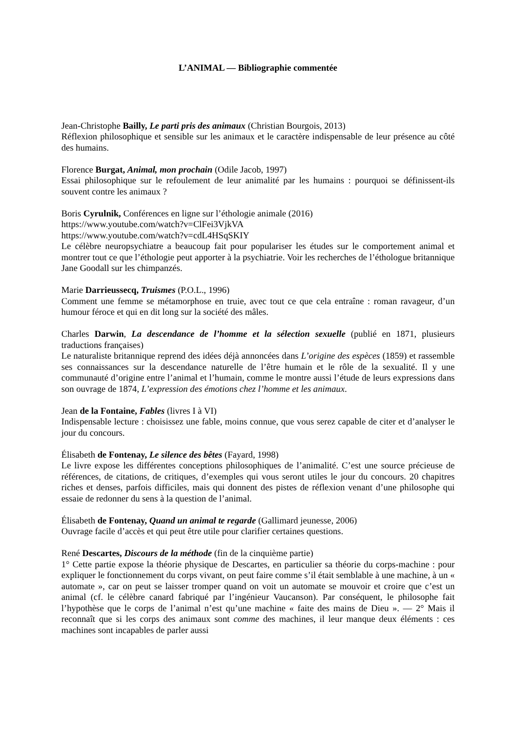L’ANIMAL — Bibliographie commentée
Jean-Christophe Bailly, Le parti pris des animaux (Christian Bourgois, 2013)
Réflexion philosophique et sensible sur les animaux et le caractère indispensable de leur présence au côté des humains.
Florence Burgat, Animal, mon prochain (Odile Jacob, 1997)
Essai philosophique sur le refoulement de leur animalité par les humains : pourquoi se définissent-ils souvent contre les animaux ?
Boris Cyrulnik, Conférences en ligne sur l’éthologie animale (2016)
https://www.youtube.com/watch?v=ClFei3VjkVA
https://www.youtube.com/watch?v=cdL4HSqSKIY
Le célèbre neuropsychiatre a beaucoup fait pour populariser les études sur le comportement animal et montrer tout ce que l’éthologie peut apporter à la psychiatrie. Voir les recherches de l’éthologue britannique Jane Goodall sur les chimpanzés.
Marie Darrieussecq, Truismes (P.O.L., 1996)
Comment une femme se métamorphose en truie, avec tout ce que cela entraîne : roman ravageur, d’un humour féroce et qui en dit long sur la société des mâles.
Charles Darwin, La descendance de l’homme et la sélection sexuelle (publié en 1871, plusieurs traductions françaises)
Le naturaliste britannique reprend des idées déjà annoncées dans L’origine des espèces (1859) et rassemble ses connaissances sur la descendance naturelle de l’être humain et le rôle de la sexualité. Il y une communauté d’origine entre l’animal et l’humain, comme le montre aussi l’étude de leurs expressions dans son ouvrage de 1874, L’expression des émotions chez l’homme et les animaux.
Jean de la Fontaine, Fables (livres I à VI)
Indispensable lecture : choisissez une fable, moins connue, que vous serez capable de citer et d’analyser le jour du concours.
Élisabeth de Fontenay, Le silence des bêtes (Fayard, 1998)
Le livre expose les différentes conceptions philosophiques de l’animalité. C’est une source précieuse de références, de citations, de critiques, d’exemples qui vous seront utiles le jour du concours. 20 chapitres riches et denses, parfois difficiles, mais qui donnent des pistes de réflexion venant d’une philosophe qui essaie de redonner du sens à la question de l’animal.
Élisabeth de Fontenay, Quand un animal te regarde (Gallimard jeunesse, 2006)
Ouvrage facile d’accès et qui peut être utile pour clarifier certaines questions.
René Descartes, Discours de la méthode (fin de la cinquième partie)
1° Cette partie expose la théorie physique de Descartes, en particulier sa théorie du corps-machine : pour expliquer le fonctionnement du corps vivant, on peut faire comme s’il était semblable à une machine, à un « automate », car on peut se laisser tromper quand on voit un automate se mouvoir et croire que c’est un animal (cf. le célèbre canard fabriqué par l’ingénieur Vaucanson). Par conséquent, le philosophe fait l’hypothèse que le corps de l’animal n’est qu’une machine « faite des mains de Dieu ». — 2° Mais il reconnaît que si les corps des animaux sont comme des machines, il leur manque deux éléments : ces machines sont incapables de parler aussi